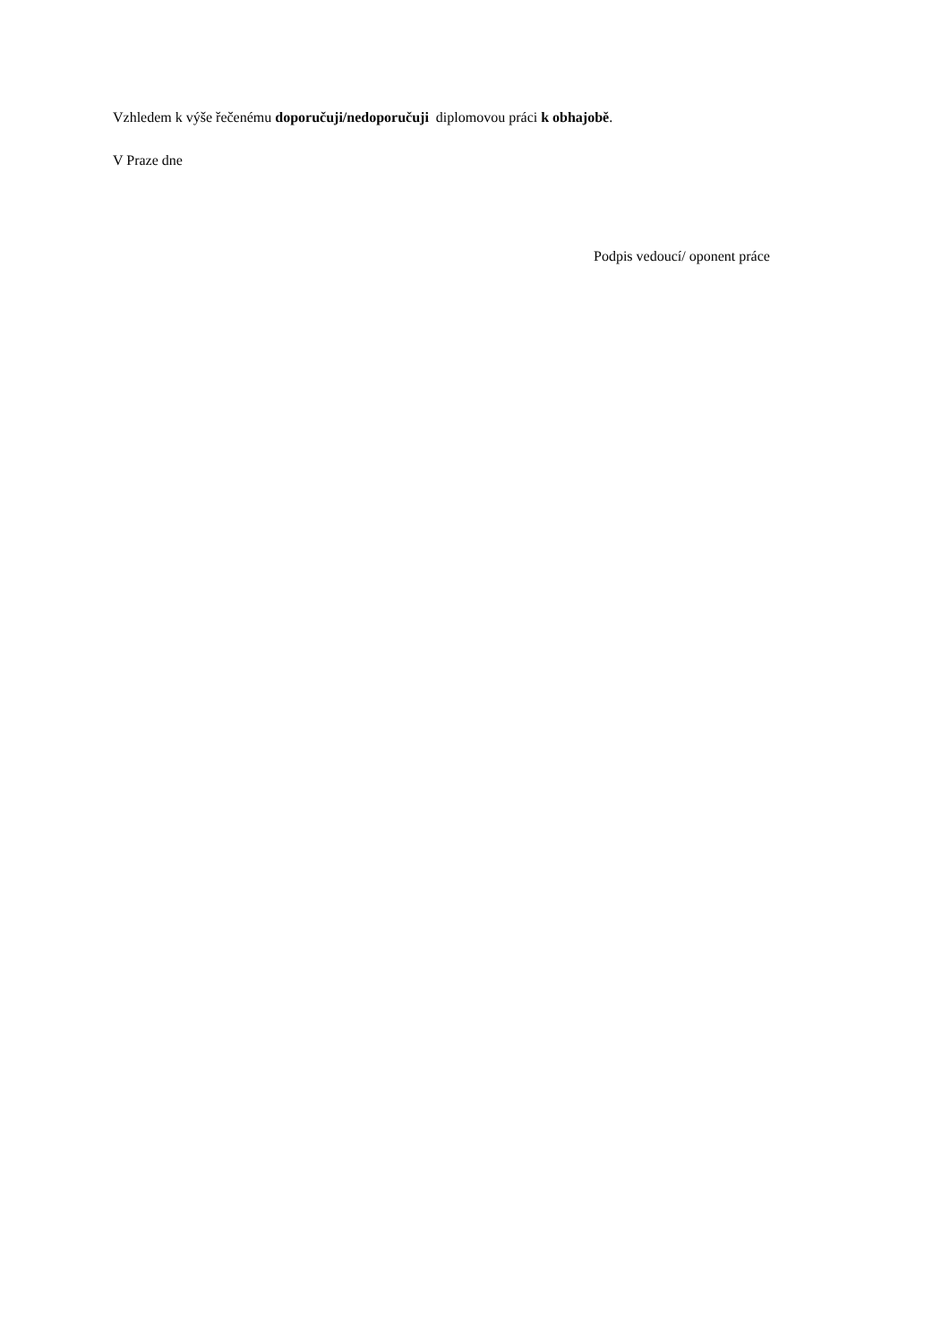Vzhledem k výše řečenému doporučuji/nedoporučuji diplomovou práci k obhajobě.
V Praze dne
Podpis vedoucí/ oponent práce